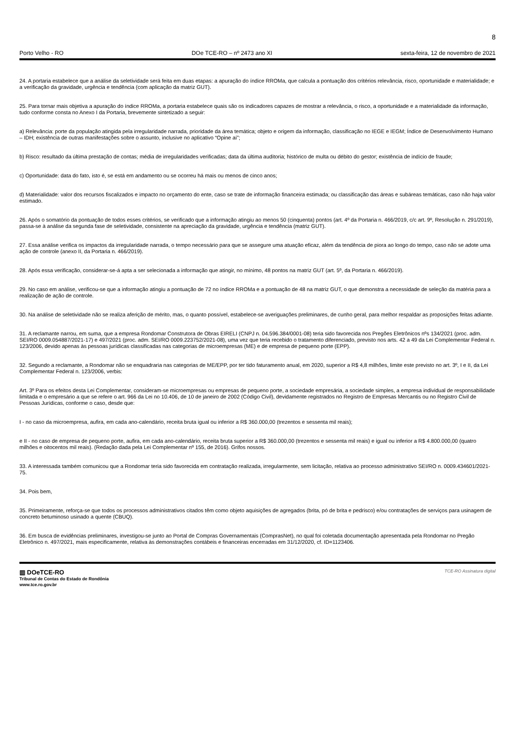8
Porto Velho - RO DOe TCE-RO – nº 2473 ano XI sexta-feira, 12 de novembro de 2021
24. A portaria estabelece que a análise da seletividade será feita em duas etapas: a apuração do índice RROMa, que calcula a pontuação dos critérios relevância, risco, oportunidade e materialidade; e a verificação da gravidade, urgência e tendência (com aplicação da matriz GUT).
25. Para tornar mais objetiva a apuração do índice RROMa, a portaria estabelece quais são os indicadores capazes de mostrar a relevância, o risco, a oportunidade e a materialidade da informação, tudo conforme consta no Anexo I da Portaria, brevemente sintetizado a seguir:
a) Relevância: porte da população atingida pela irregularidade narrada, prioridade da área temática; objeto e origem da informação, classificação no IEGE e IEGM; Índice de Desenvolvimento Humano – IDH; existência de outras manifestações sobre o assunto, inclusive no aplicativo “Opine aí”;
b) Risco: resultado da última prestação de contas; média de irregularidades verificadas; data da última auditoria; histórico de multa ou débito do gestor; existência de indício de fraude;
c) Oportunidade: data do fato, isto é, se está em andamento ou se ocorreu há mais ou menos de cinco anos;
d) Materialidade: valor dos recursos fiscalizados e impacto no orçamento do ente, caso se trate de informação financeira estimada; ou classificação das áreas e subáreas temáticas, caso não haja valor estimado.
26. Após o somatório da pontuação de todos esses critérios, se verificado que a informação atingiu ao menos 50 (cinquenta) pontos (art. 4º da Portaria n. 466/2019, c/c art. 9º, Resolução n. 291/2019), passa-se à análise da segunda fase de seletividade, consistente na apreciação da gravidade, urgência e tendência (matriz GUT).
27. Essa análise verifica os impactos da irregularidade narrada, o tempo necessário para que se assegure uma atuação eficaz, além da tendência de piora ao longo do tempo, caso não se adote uma ação de controle (anexo II, da Portaria n. 466/2019).
28. Após essa verificação, considerar-se-á apta a ser selecionada a informação que atingir, no mínimo, 48 pontos na matriz GUT (art. 5º, da Portaria n. 466/2019).
29. No caso em análise, verificou-se que a informação atingiu a pontuação de 72 no índice RROMa e a pontuação de 48 na matriz GUT, o que demonstra a necessidade de seleção da matéria para a realização de ação de controle.
30. Na análise de seletividade não se realiza aferição de mérito, mas, o quanto possível, estabelece-se averiguações preliminares, de cunho geral, para melhor respaldar as proposições feitas adiante.
31. A reclamante narrou, em suma, que a empresa Rondomar Construtora de Obras EIRELI (CNPJ n. 04.596.384/0001-08) teria sido favorecida nos Pregões Eletrônicos nºs 134/2021 (proc. adm. SEI/RO 0009.054887/2021-17) e 497/2021 (proc. adm. SEI/RO 0009.223752/2021-08), uma vez que teria recebido o tratamento diferenciado, previsto nos arts. 42 a 49 da Lei Complementar Federal n. 123/2006, devido apenas às pessoas jurídicas classificadas nas categorias de microempresas (ME) e de empresa de pequeno porte (EPP).
32. Segundo a reclamante, a Rondomar não se enquadraria nas categorias de ME/EPP, por ter tido faturamento anual, em 2020, superior a R$ 4,8 milhões, limite este previsto no art. 3º, I e II, da Lei Complementar Federal n. 123/2006, verbis:
Art. 3º Para os efeitos desta Lei Complementar, consideram-se microempresas ou empresas de pequeno porte, a sociedade empresária, a sociedade simples, a empresa individual de responsabilidade limitada e o empresário a que se refere o art. 966 da Lei no 10.406, de 10 de janeiro de 2002 (Código Civil), devidamente registrados no Registro de Empresas Mercantis ou no Registro Civil de Pessoas Jurídicas, conforme o caso, desde que:
I - no caso da microempresa, aufira, em cada ano-calendário, receita bruta igual ou inferior a R$ 360.000,00 (trezentos e sessenta mil reais);
e II - no caso de empresa de pequeno porte, aufira, em cada ano-calendário, receita bruta superior a R$ 360.000,00 (trezentos e sessenta mil reais) e igual ou inferior a R$ 4.800.000,00 (quatro milhões e oitocentos mil reais). (Redação dada pela Lei Complementar nº 155, de 2016). Grifos nossos.
33. A interessada também comunicou que a Rondomar teria sido favorecida em contratação realizada, irregularmente, sem licitação, relativa ao processo administrativo SEI/RO n. 0009.434601/2021-75.
34. Pois bem,
35. Primeiramente, reforça-se que todos os processos administrativos citados têm como objeto aquisições de agregados (brita, pó de brita e pedrisco) e/ou contratações de serviços para usinagem de concreto betuminoso usinado a quente (CBUQ).
36. Em busca de evidências preliminares, investigou-se junto ao Portal de Compras Governamentais (ComprasNet), no qual foi coletada documentação apresentada pela Rondomar no Pregão Eletrônico n. 497/2021, mais especificamente, relativa às demonstrações contábeis e financeiras encerradas em 31/12/2020, cf. ID=1123406.
▥ DOeTCE-RO
Tribunal de Contas do Estado de Rondônia
www.tce.ro.gov.br
TCE-RO Assinatura digital